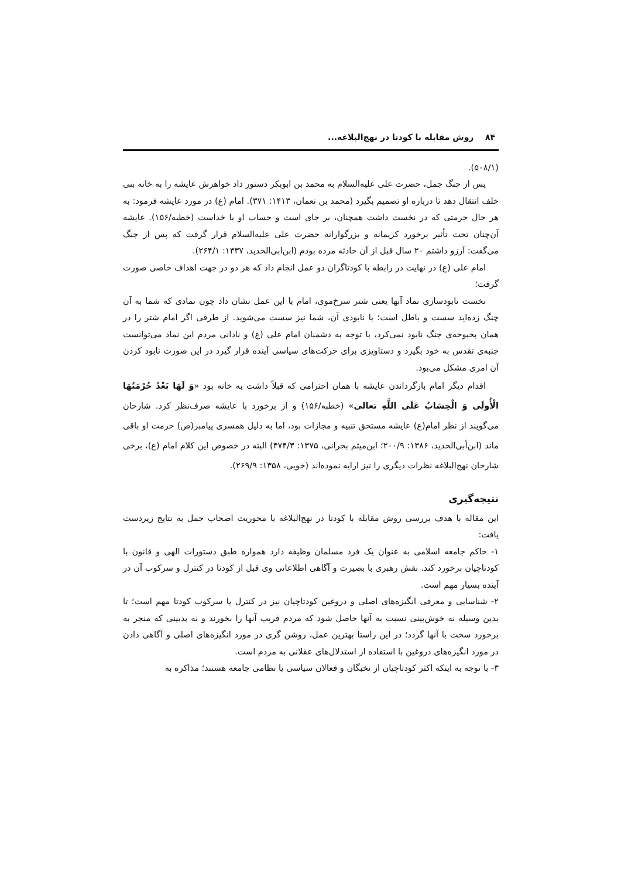۸۴ روش مقابله با کودتا در نهج‌البلاغه...
(۵۰۸/۱).
پس از جنگ جمل، حضرت علی علیه‌السلام به محمد بن ابوبکر دستور داد خواهرش عایشه را به خانه بنی خلف انتقال دهد تا درباره او تصمیم بگیرد (محمد بن نعمان، ۱۴۱۳: ۳۷۱). امام (ع) در مورد عایشه فرمود: به هر حال حرمتی که در نخست داشت همچنان، بر جای است و حساب او با خداست (خطبه/۱۵۶). عایشه آن‌چنان تحت تأثیر برخورد کریمانه و بزرگوارانه حضرت علی علیه‌السلام قرار گرفت که پس از جنگ می‌گفت: آرزو داشتم ۲۰ سال قبل از آن حادثه مرده بودم (ابن‌ابی‌الحدید، ۱۳۳۷: ۲۶۴/۱).
امام علی (ع) در نهایت در رابطه با کودتاگران دو عمل انجام داد که هر دو در جهت اهداف خاصی صورت گرفت؛
نخست نابودسازی نماد آنها یعنی شتر سرخ‌موی، امام با این عمل نشان داد چون نمادی که شما به آن چنگ زده‌اید سست و باطل است؛ با نابودی آن، شما نیز سست می‌شوید. از طرفی اگر امام شتر را در همان بحبوحه‌ی جنگ نابود نمی‌کرد، با توجه به دشمنان امام علی (ع) و نادانی مردم این نماد می‌توانست جنبه‌ی تقدس به خود بگیرد و دستاویزی برای حرکت‌های سیاسی آینده قرار گیرد در این صورت نابود کردن آن امری مشکل می‌بود.
اقدام دیگر امام بازگرداندن عایشه با همان احترامی که قبلاً داشت به خانه بود «وَ لَهَا بَعْدُ حُرْمَتُهَا الْأُولَى وَ الْحِسَابُ عَلَى اللَّهِ تعالی» (خطبه/۱۵۶) و از برخورد با عایشه صرف‌نظر کرد. شارحان می‌گویند از نظر امام(ع) عایشه مستحق تنبیه و مجازات بود، اما به دلیل همسری پیامبر(ص) حرمت او باقی ماند (ابن‌أبی‌الحدید، ۱۳۸۶: ۲۰۰/۹؛ ابن‌میثم بحرانی، ۱۳۷۵: ۴۷۴/۳) البته در خصوص این کلام امام (ع)، برخی شارحان نهج‌البلاغه نظرات دیگری را نیز ارایه نموده‌اند (خویی، ۱۳۵۸: ۲۶۹/۹).
نتیجه‌گیری
این مقاله با هدف بررسی روش مقابله با کودتا در نهج‌البلاغه با محوریت اصحاب جمل به نتایج زیردست یافت:
۱- حاکم جامعه اسلامی به عنوان یک فرد مسلمان وظیفه دارد همواره طبق دستورات الهی و قانون با کودتاچیان برخورد کند. نقش رهبری با بصیرت و آگاهی اطلاعاتی وی قبل از کودتا در کنترل و سرکوب آن در آینده بسیار مهم است.
۲- شناسایی و معرفی انگیزه‌های اصلی و دروغین کودتاچیان نیز در کنترل یا سرکوب کودتا مهم است؛ تا بدین وسیله نه خوش‌بینی نسبت به آنها حاصل شود که مردم فریب آنها را بخورند و نه بدبینی که منجر به برخورد سخت با آنها گردد؛ در این راستا بهترین عمل، روشن گری در مورد انگیزه‌های اصلی و آگاهی دادن در مورد انگیزه‌های دروغین با استفاده از استدلال‌های عقلانی به مردم است.
۳- با توجه به اینکه اکثر کودتاچیان از نخبگان و فعالان سیاسی یا نظامی جامعه هستند؛ مذاکره به